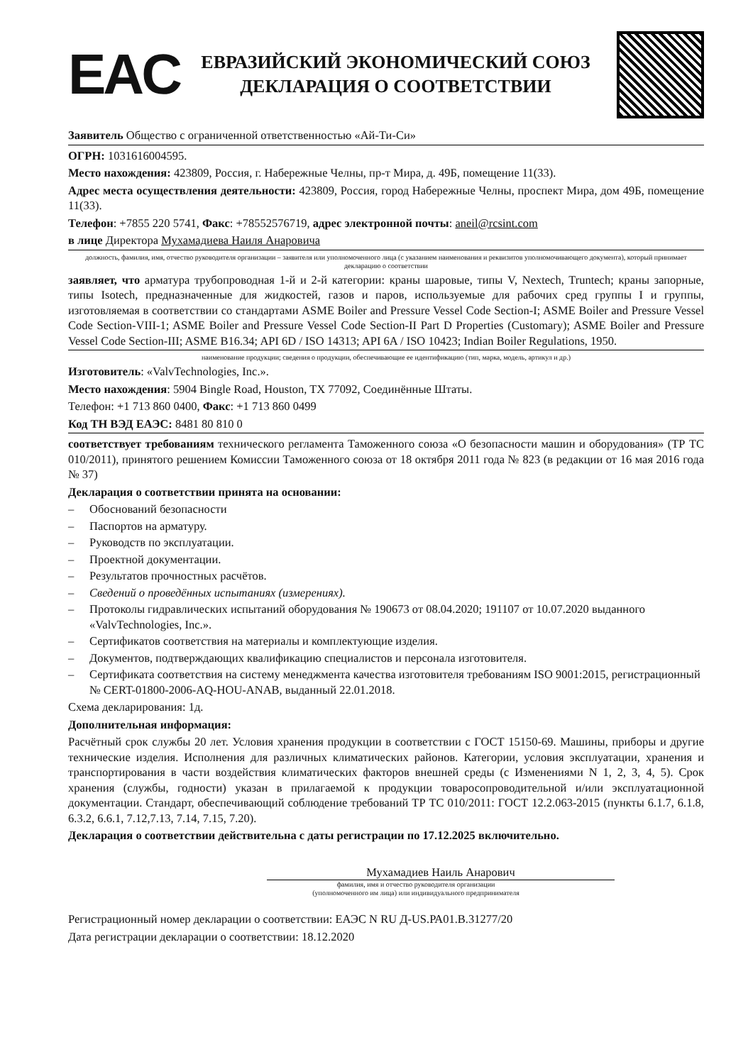EAC
ЕВРАЗИЙСКИЙ ЭКОНОМИЧЕСКИЙ СОЮЗ
ДЕКЛАРАЦИЯ О СООТВЕТСТВИИ
Заявитель Общество с ограниченной ответственностью «Ай-Ти-Си»
ОГРН: 1031616004595.
Место нахождения: 423809, Россия, г. Набережные Челны, пр-т Мира, д. 49Б, помещение 11(33).
Адрес места осуществления деятельности: 423809, Россия, город Набережные Челны, проспект Мира, дом 49Б, помещение 11(33).
Телефон: +7855 220 5741, Факс: +78552576719, адрес электронной почты: aneil@rcsint.com
в лице Директора Мухамадиева Наиля Анаровича
должность, фамилия, имя, отчество руководителя организации – заявителя или уполномоченного лица (с указанием наименования и реквизитов уполномочивающего документа), который принимает декларацию о соответствии
заявляет, что арматура трубопроводная 1-й и 2-й категории: краны шаровые, типы V, Nextech, Truntech; краны запорные, типы Isotech, предназначенные для жидкостей, газов и паров, используемые для рабочих сред группы I и группы, изготовляемая в соответствии со стандартами ASME Boiler and Pressure Vessel Code Section-I; ASME Boiler and Pressure Vessel Code Section-VIII-1; ASME Boiler and Pressure Vessel Code Section-II Part D Properties (Customary); ASME Boiler and Pressure Vessel Code Section-III; ASME B16.34; API 6D / ISO 14313; API 6A / ISO 10423; Indian Boiler Regulations, 1950.
наименование продукции; сведения о продукции, обеспечивающие ее идентификацию (тип, марка, модель, артикул и др.)
Изготовитель: «ValvTechnologies, Inc.».
Место нахождения: 5904 Bingle Road, Houston, TX 77092, Соединённые Штаты.
Телефон: +1 713 860 0400, Факс: +1 713 860 0499
Код ТН ВЭД ЕАЭС: 8481 80 810 0
соответствует требованиям технического регламента Таможенного союза «О безопасности машин и оборудования» (ТР ТС 010/2011), принятого решением Комиссии Таможенного союза от 18 октября 2011 года № 823 (в редакции от 16 мая 2016 года № 37)
Декларация о соответствии принята на основании:
– Обоснований безопасности
– Паспортов на арматуру.
– Руководств по эксплуатации.
– Проектной документации.
– Результатов прочностных расчётов.
– Сведений о проведённых испытаниях (измерениях).
– Протоколы гидравлических испытаний оборудования № 190673 от 08.04.2020; 191107 от 10.07.2020 выданного «ValvTechnologies, Inc.».
– Сертификатов соответствия на материалы и комплектующие изделия.
– Документов, подтверждающих квалификацию специалистов и персонала изготовителя.
– Сертификата соответствия на систему менеджмента качества изготовителя требованиям ISO 9001:2015, регистрационный № CERT-01800-2006-AQ-HOU-ANAB, выданный 22.01.2018.
Схема декларирования: 1д.
Дополнительная информация:
Расчётный срок службы 20 лет. Условия хранения продукции в соответствии с ГОСТ 15150-69. Машины, приборы и другие технические изделия. Исполнения для различных климатических районов. Категории, условия эксплуатации, хранения и транспортирования в части воздействия климатических факторов внешней среды (с Изменениями N 1, 2, 3, 4, 5). Срок хранения (службы, годности) указан в прилагаемой к продукции товаросопроводительной и/или эксплуатационной документации. Стандарт, обеспечивающий соблюдение требований ТР ТС 010/2011: ГОСТ 12.2.063-2015 (пункты 6.1.7, 6.1.8, 6.3.2, 6.6.1, 7.12,7.13, 7.14, 7.15, 7.20).
Декларация о соответствии действительна с даты регистрации по 17.12.2025 включительно.
Мухамадиев Наиль Анарович
фамилия, имя и отчество руководителя организации
(уполномоченного им лица) или индивидуального предпринимателя
Регистрационный номер декларации о соответствии: ЕАЭС N RU Д-US.РА01.В.31277/20
Дата регистрации декларации о соответствии: 18.12.2020